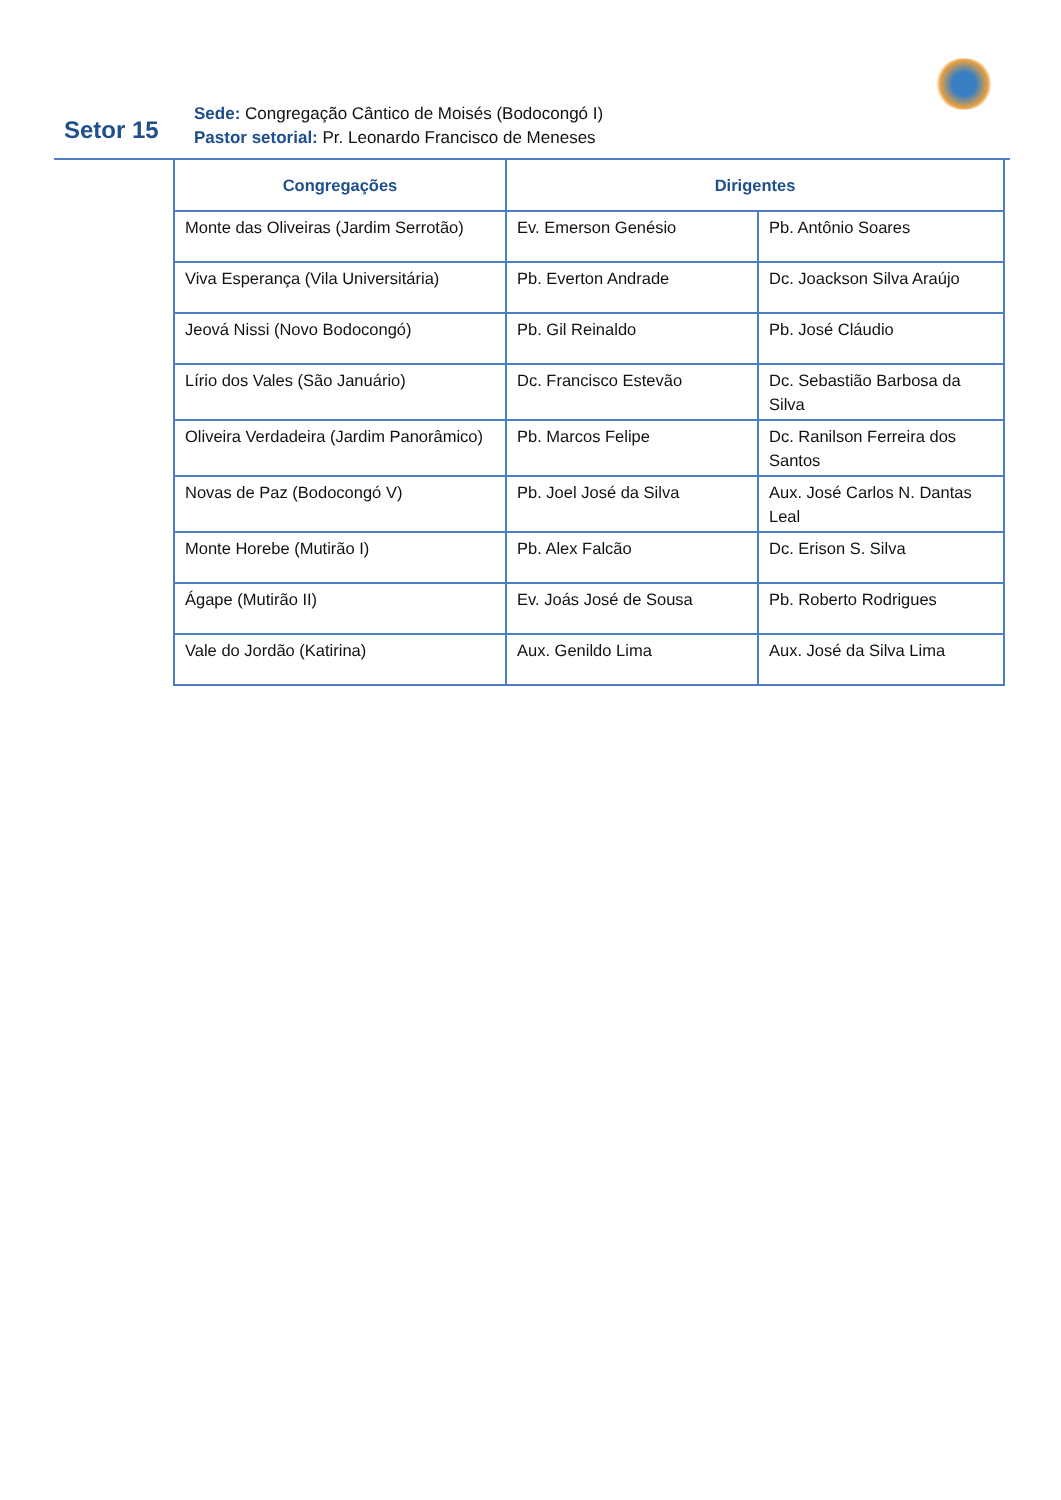Setor 15
Sede: Congregação Cântico de Moisés (Bodocongó I)
Pastor setorial: Pr. Leonardo Francisco de Meneses
| Congregações | Dirigentes | |
| --- | --- | --- |
| Monte das Oliveiras (Jardim Serrotão) | Ev. Emerson Genésio | Pb. Antônio Soares |
| Viva Esperança (Vila Universitária) | Pb. Everton Andrade | Dc. Joackson Silva Araújo |
| Jeová Nissi (Novo Bodocongó) | Pb. Gil Reinaldo | Pb. José Cláudio |
| Lírio dos Vales (São Januário) | Dc. Francisco Estevão | Dc. Sebastião Barbosa da Silva |
| Oliveira Verdadeira (Jardim Panorâmico) | Pb. Marcos Felipe | Dc. Ranilson Ferreira dos Santos |
| Novas de Paz (Bodocongó V) | Pb. Joel José da Silva | Aux. José Carlos N. Dantas Leal |
| Monte Horebe (Mutirão I) | Pb. Alex Falcão | Dc. Erison S. Silva |
| Ágape (Mutirão II) | Ev. Joás José de Sousa | Pb. Roberto Rodrigues |
| Vale do Jordão (Katirina) | Aux. Genildo Lima | Aux. José da Silva Lima |